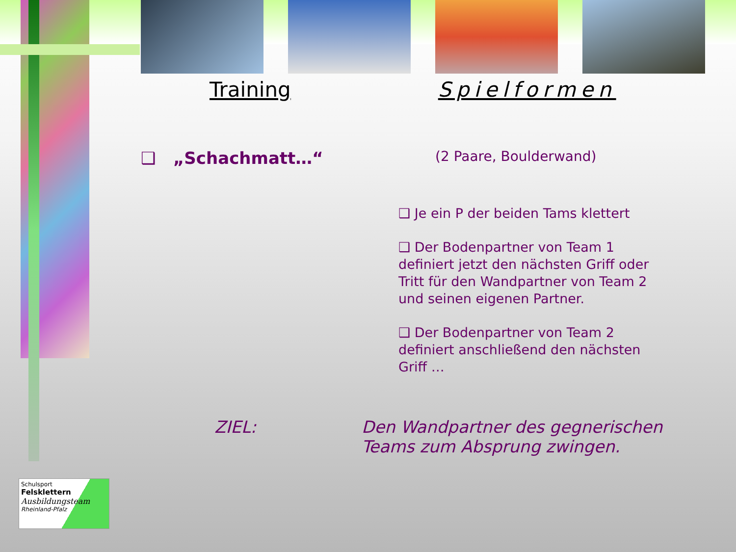Training Spielformen
❑ „Schachmatt…“(2 Paare, Boulderwand)
❑ Je ein P der beiden Tams klettert
❑ Der Bodenpartner von Team 1 definiert jetzt den nächsten Griff oder Tritt für den Wandpartner von Team 2 und seinen eigenen Partner.
❑ Der Bodenpartner von Team 2 definiert anschließend den nächsten Griff …
ZIEL: Den Wandpartner des gegnerischen Teams zum Absprung zwingen.
Schulsport
Felsklettern
Ausbildungsteam
Rheinland-Pfalz